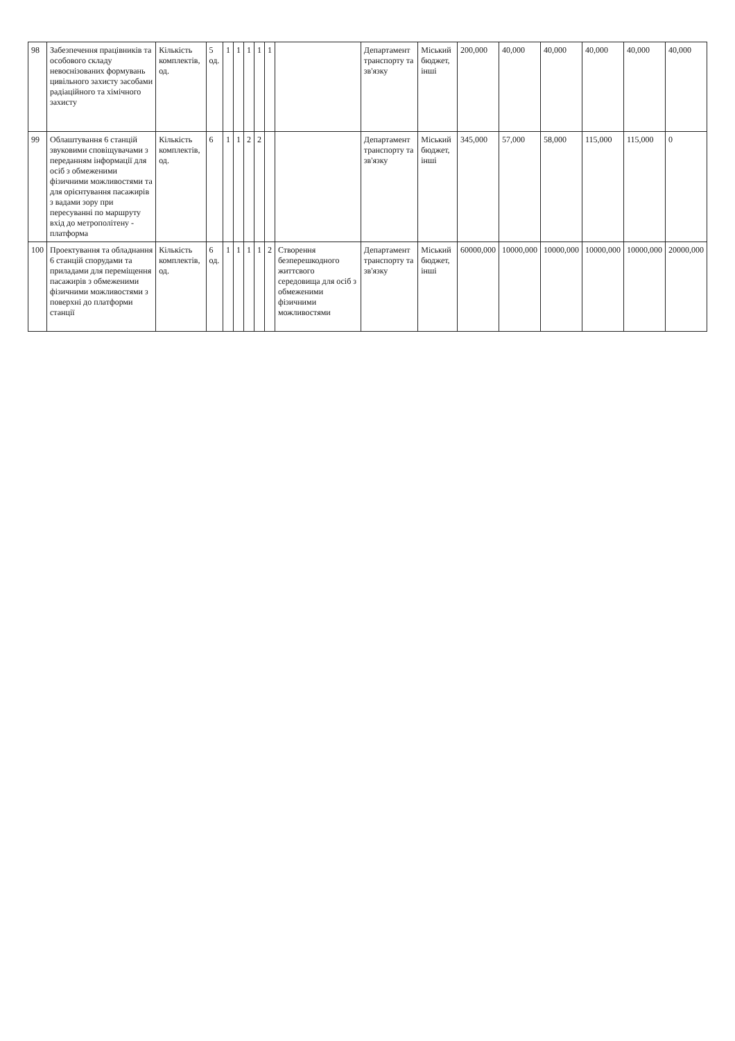| 98 | Забезпечення працівників та особового складу невоєнізованих формувань цивільного захисту засобами радіаційного та хімічного захисту | Кількість комплектів, од. | 5 од. | 1 | 1 | 1 | 1 | 1 | | Департамент транспорту та зв'язку | Міський бюджет, інші | 200,000 | 40,000 | 40,000 | 40,000 | 40,000 | 40,000 |
| 99 | Облаштування 6 станцій звуковими сповіщувачами з переданням інформації для осіб з обмеженими фізичними можливостями та для орієнтування пасажирів з вадами зору при пересуванні по маршруту вхід до метрополітену - платформа | Кількість комплектів, од. | 6 | 1 | 1 | 2 | 2 | | | Департамент транспорту та зв'язку | Міський бюджет, інші | 345,000 | 57,000 | 58,000 | 115,000 | 115,000 | 0 |
| 100 | Проектування та обладнання 6 станцій спорудами та приладами для переміщення пасажирів з обмеженими фізичними можливостями з поверхні до платформи станції | Кількість комплектів, од. | 6 од. | 1 | 1 | 1 | 1 | 2 | Створення безперешкодного життєвого середовища для осіб з обмеженими фізичними можливостями | Департамент транспорту та зв'язку | Міський бюджет, інші | 60000,000 | 10000,000 | 10000,000 | 10000,000 | 10000,000 | 20000,000 |